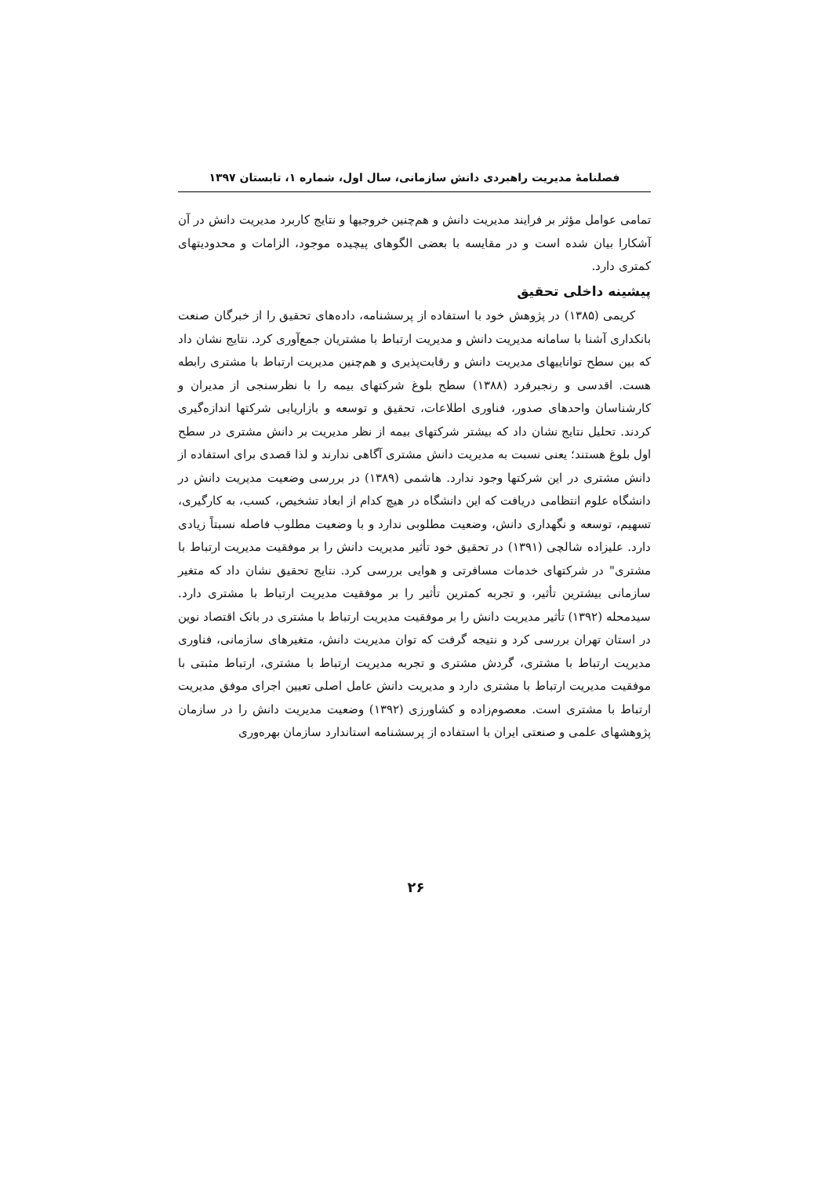فصلنامۀ مدیریت راهبردی دانش سازمانی، سال اول، شماره ۱، تابستان ۱۳۹۷
تمامی عوامل مؤثر بر فرایند مدیریت دانش و هم‌چنین خروجیها و نتایج کاربرد مدیریت دانش در آن آشکارا بیان شده است و در مقایسه با بعضی الگوهای پیچیده موجود، الزامات و محدودیتهای کمتری دارد.
پیشینه داخلی تحقیق
کریمی (۱۳۸۵) در پژوهش خود با استفاده از پرسشنامه، داده‌های تحقیق را از خبرگان صنعت بانکداری آشنا با سامانه مدیریت دانش و مدیریت ارتباط با مشتریان جمع‌آوری کرد. نتایج نشان داد که بین سطح تواناییهای مدیریت دانش و رقابت‌پذیری و هم‌چنین مدیریت ارتباط با مشتری رابطه هست. اقدسی و رنجبرفرد (۱۳۸۸) سطح بلوغ شرکتهای بیمه را با نظرسنجی از مدیران و کارشناسان واحدهای صدور، فناوری اطلاعات، تحقیق و توسعه و بازاریابی شرکتها اندازه‌گیری کردند. تحلیل نتایج نشان داد که بیشتر شرکتهای بیمه از نظر مدیریت بر دانش مشتری در سطح اول بلوغ هستند؛ یعنی نسبت به مدیریت دانش مشتری آگاهی ندارند و لذا قصدی برای استفاده از دانش مشتری در این شرکتها وجود ندارد. هاشمی (۱۳۸۹) در بررسی وضعیت مدیریت دانش در دانشگاه علوم انتظامی دریافت که این دانشگاه در هیچ کدام از ابعاد تشخیص، کسب، به کارگیری، تسهیم، توسعه و نگهداری دانش، وضعیت مطلوبی ندارد و با وضعیت مطلوب فاصله نسبتاً زیادی دارد. علیزاده شالچی (۱۳۹۱) در تحقیق خود تأثیر مدیریت دانش را بر موفقیت مدیریت ارتباط با مشتری" در شرکتهای خدمات مسافرتی و هوایی بررسی کرد. نتایج تحقیق نشان داد که متغیر سازمانی بیشترین تأثیر، و تجربه کمترین تأثیر را بر موفقیت مدیریت ارتباط با مشتری دارد. سیدمحله (۱۳۹۲) تأثیر مدیریت دانش را بر موفقیت مدیریت ارتباط با مشتری در بانک اقتصاد نوین در استان تهران بررسی کرد و نتیجه گرفت که توان مدیریت دانش، متغیرهای سازمانی، فناوری مدیریت ارتباط با مشتری، گردش مشتری و تجربه مدیریت ارتباط با مشتری، ارتباط مثبتی با موفقیت مدیریت ارتباط با مشتری دارد و مدیریت دانش عامل اصلی تعیین اجرای موفق مدیریت ارتباط با مشتری است. معصوم‌زاده و کشاورزی (۱۳۹۲) وضعیت مدیریت دانش را در سازمان پژوهشهای علمی و صنعتی ایران با استفاده از پرسشنامه استاندارد سازمان بهره‌وری
۲۶